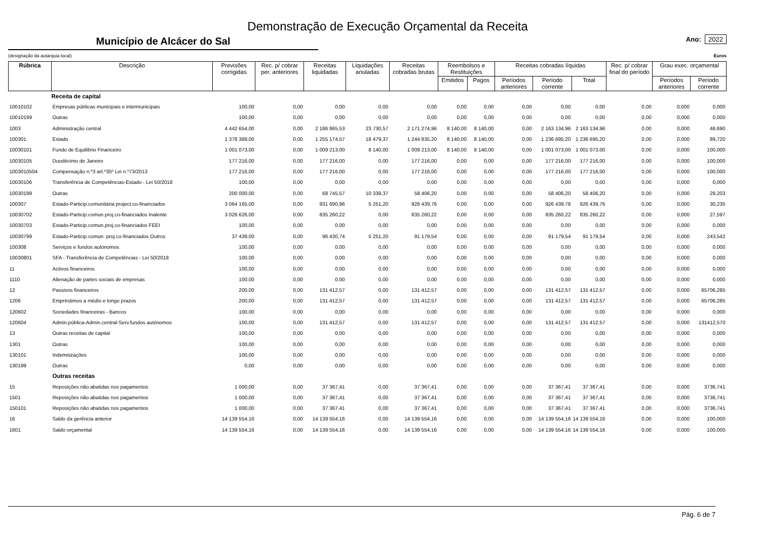Demonstração de Execução Orçamental da Receita
Município de Alcácer do Sal
Ano: 2022
(designação da autarquia local) Euros
| Rúbrica | Descrição | Previsões corrigidas | Rec. p/ cobrar per. anteriores | Receitas liquidadas | Liquidações anuladas | Receitas cobradas brutas | Reembolsos e Restituições | | Receitas cobradas líquidas | | | Rec. p/ cobrar final do período | Grau exec. orçamental | |
| --- | --- | --- | --- | --- | --- | --- | --- | --- | --- | --- | --- | --- | --- | --- |
| | | | | | | | Emitidos | Pagos | Períodos anteriores | Período corrente | Total | | Períodos anteriores | Período corrente |
| | Receita de capital | | | | | | | | | | | | | |
| 10010102 | Empresas públicas municipais e intermunicipais | 100,00 | 0,00 | 0,00 | 0,00 | 0,00 | 0,00 | 0,00 | 0,00 | 0,00 | 0,00 | 0,00 | 0,000 | 0,000 |
| 10010199 | Outras | 100,00 | 0,00 | 0,00 | 0,00 | 0,00 | 0,00 | 0,00 | 0,00 | 0,00 | 0,00 | 0,00 | 0,000 | 0,000 |
| 1003 | Administração central | 4 442 654,00 | 0,00 | 2 186 865,53 | 23 730,57 | 2 171 274,96 | 8 140,00 | 8 140,00 | 0,00 | 2 163 134,96 | 2 163 134,96 | 0,00 | 0,000 | 48,690 |
| 100301 | Estado | 1 378 389,00 | 0,00 | 1 255 174,57 | 18 479,37 | 1 244 835,20 | 8 140,00 | 8 140,00 | 0,00 | 1 236 695,20 | 1 236 695,20 | 0,00 | 0,000 | 89,720 |
| 10030101 | Fundo de Equilibrio Financeiro | 1 001 073,00 | 0,00 | 1 009 213,00 | 8 140,00 | 1 009 213,00 | 8 140,00 | 8 140,00 | 0,00 | 1 001 073,00 | 1 001 073,00 | 0,00 | 0,000 | 100,000 |
| 10030105 | Duodécimo de Janeiro | 177 216,00 | 0,00 | 177 216,00 | 0,00 | 177 216,00 | 0,00 | 0,00 | 0,00 | 177 216,00 | 177 216,00 | 0,00 | 0,000 | 100,000 |
| 1003010504 | Compensação n.º3 art.º35º Lei n.º73/2013 | 177 216,00 | 0,00 | 177 216,00 | 0,00 | 177 216,00 | 0,00 | 0,00 | 0,00 | 177 216,00 | 177 216,00 | 0,00 | 0,000 | 100,000 |
| 10030106 | Transferência de Competências-Estado - Lei 50/2018 | 100,00 | 0,00 | 0,00 | 0,00 | 0,00 | 0,00 | 0,00 | 0,00 | 0,00 | 0,00 | 0,00 | 0,000 | 0,000 |
| 10030199 | Outras | 200 000,00 | 0,00 | 68 745,57 | 10 339,37 | 58 406,20 | 0,00 | 0,00 | 0,00 | 58 406,20 | 58 406,20 | 0,00 | 0,000 | 29,203 |
| 100307 | Estado-Particip.comunitária project.co-financiados | 3 064 165,00 | 0,00 | 931 690,96 | 5 251,20 | 926 439,76 | 0,00 | 0,00 | 0,00 | 926 439,76 | 926 439,76 | 0,00 | 0,000 | 30,235 |
| 10030702 | Estado-Particip.comun.proj.co-financiados Inalente | 3 026 626,00 | 0,00 | 835 260,22 | 0,00 | 835 260,22 | 0,00 | 0,00 | 0,00 | 835 260,22 | 835 260,22 | 0,00 | 0,000 | 27,597 |
| 10030703 | Estado-Particip.comun.proj.co-financiados FEEI | 100,00 | 0,00 | 0,00 | 0,00 | 0,00 | 0,00 | 0,00 | 0,00 | 0,00 | 0,00 | 0,00 | 0,000 | 0,000 |
| 10030799 | Estado-Particip.comun. proj.co-financiados Outros | 37 439,00 | 0,00 | 96 430,74 | 5 251,20 | 91 179,54 | 0,00 | 0,00 | 0,00 | 91 179,54 | 91 179,54 | 0,00 | 0,000 | 243,542 |
| 100308 | Serviços e fundos autónomos | 100,00 | 0,00 | 0,00 | 0,00 | 0,00 | 0,00 | 0,00 | 0,00 | 0,00 | 0,00 | 0,00 | 0,000 | 0,000 |
| 10030801 | SFA - Transferência de Competências - Lei 50/2018 | 100,00 | 0,00 | 0,00 | 0,00 | 0,00 | 0,00 | 0,00 | 0,00 | 0,00 | 0,00 | 0,00 | 0,000 | 0,000 |
| 11 | Activos financeiros | 100,00 | 0,00 | 0,00 | 0,00 | 0,00 | 0,00 | 0,00 | 0,00 | 0,00 | 0,00 | 0,00 | 0,000 | 0,000 |
| 1110 | Alienação de partes sociais de empresas | 100,00 | 0,00 | 0,00 | 0,00 | 0,00 | 0,00 | 0,00 | 0,00 | 0,00 | 0,00 | 0,00 | 0,000 | 0,000 |
| 12 | Passivos financeiros | 200,00 | 0,00 | 131 412,57 | 0,00 | 131 412,57 | 0,00 | 0,00 | 0,00 | 131 412,57 | 131 412,57 | 0,00 | 0,000 | 65706,285 |
| 1206 | Empréstimos a médio e longo prazos | 200,00 | 0,00 | 131 412,57 | 0,00 | 131 412,57 | 0,00 | 0,00 | 0,00 | 131 412,57 | 131 412,57 | 0,00 | 0,000 | 65706,285 |
| 120602 | Sociedades financeiras - Bancos | 100,00 | 0,00 | 0,00 | 0,00 | 0,00 | 0,00 | 0,00 | 0,00 | 0,00 | 0,00 | 0,00 | 0,000 | 0,000 |
| 120604 | Admin.pública-Admin.central-Serv.fundos autónomos | 100,00 | 0,00 | 131 412,57 | 0,00 | 131 412,57 | 0,00 | 0,00 | 0,00 | 131 412,57 | 131 412,57 | 0,00 | 0,000 | 131412,570 |
| 13 | Outras receitas de capital | 100,00 | 0,00 | 0,00 | 0,00 | 0,00 | 0,00 | 0,00 | 0,00 | 0,00 | 0,00 | 0,00 | 0,000 | 0,000 |
| 1301 | Outras | 100,00 | 0,00 | 0,00 | 0,00 | 0,00 | 0,00 | 0,00 | 0,00 | 0,00 | 0,00 | 0,00 | 0,000 | 0,000 |
| 130101 | Indemnizações | 100,00 | 0,00 | 0,00 | 0,00 | 0,00 | 0,00 | 0,00 | 0,00 | 0,00 | 0,00 | 0,00 | 0,000 | 0,000 |
| 130199 | Outras | 0,00 | 0,00 | 0,00 | 0,00 | 0,00 | 0,00 | 0,00 | 0,00 | 0,00 | 0,00 | 0,00 | 0,000 | 0,000 |
| | Outras receitas | | | | | | | | | | | | | |
| 15 | Reposições não abatidas nos pagamentos | 1 000,00 | 0,00 | 37 367,41 | 0,00 | 37 367,41 | 0,00 | 0,00 | 0,00 | 37 367,41 | 37 367,41 | 0,00 | 0,000 | 3736,741 |
| 1501 | Reposições não abatidas nos pagamentos | 1 000,00 | 0,00 | 37 367,41 | 0,00 | 37 367,41 | 0,00 | 0,00 | 0,00 | 37 367,41 | 37 367,41 | 0,00 | 0,000 | 3736,741 |
| 150101 | Reposições não abatidas nos pagamentos | 1 000,00 | 0,00 | 37 367,41 | 0,00 | 37 367,41 | 0,00 | 0,00 | 0,00 | 37 367,41 | 37 367,41 | 0,00 | 0,000 | 3736,741 |
| 16 | Saldo da gerência anterior | 14 139 554,16 | 0,00 | 14 139 554,16 | 0,00 | 14 139 554,16 | 0,00 | 0,00 | 0,00 | 14 139 554,16 | 14 139 554,16 | 0,00 | 0,000 | 100,000 |
| 1601 | Saldo orçamental | 14 139 554,16 | 0,00 | 14 139 554,16 | 0,00 | 14 139 554,16 | 0,00 | 0,00 | 0,00 | 14 139 554,16 | 14 139 554,16 | 0,00 | 0,000 | 100,000 |
Pág. 6 de 7